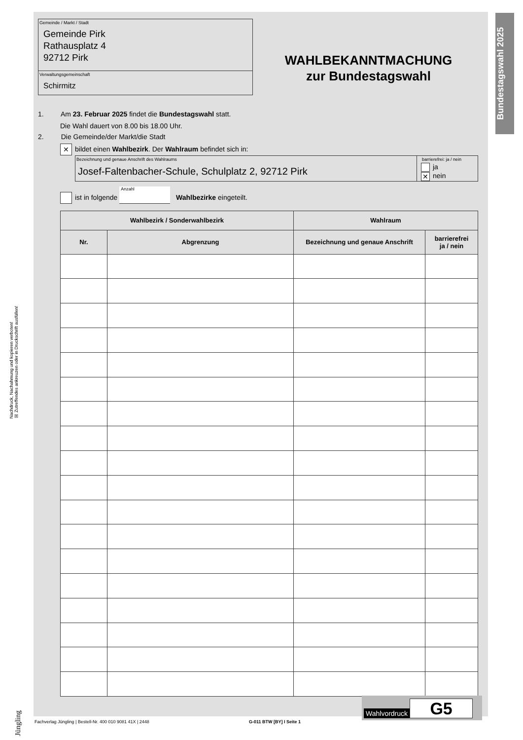Bundestagswahl 2025
Nachdruck, Nachahmung und kopieren verboten!
☒ Zutreffendes ankreuzen oder in Druckschrift ausfüllen!
Gemeinde / Markt / Stadt
Gemeinde Pirk
Rathausplatz 4
92712 Pirk
Verwaltungsgemeinschaft
Schirmitz
WAHLBEKANNTMACHUNG
zur Bundestagswahl
1. Am 23. Februar 2025 findet die Bundestagswahl statt.
Die Wahl dauert von 8.00 bis 18.00 Uhr.
2. Die Gemeinde/der Markt/die Stadt
✕ bildet einen Wahlbezirk. Der Wahlraum befindet sich in:
Bezeichnung und genaue Anschrift des Wahlraums
Josef-Faltenbacher-Schule, Schulplatz 2, 92712 Pirk
barrierefrei: ja / nein
ja
✕ nein
ist in folgende Anzahl Wahlbezirke eingeteilt.
| Wahlbezirk / Sonderwahlbezirk | | Wahlraum | |
| --- | --- | --- | --- |
| Nr. | Abgrenzung | Bezeichnung und genaue Anschrift | barrierefrei ja / nein |
Wahlvordruck G5
Fachverlag Jüngling | Bestell-Nr. 400 010 9081 41X | 2448 G-011 BTW [BY] I Seite 1
Jüngling